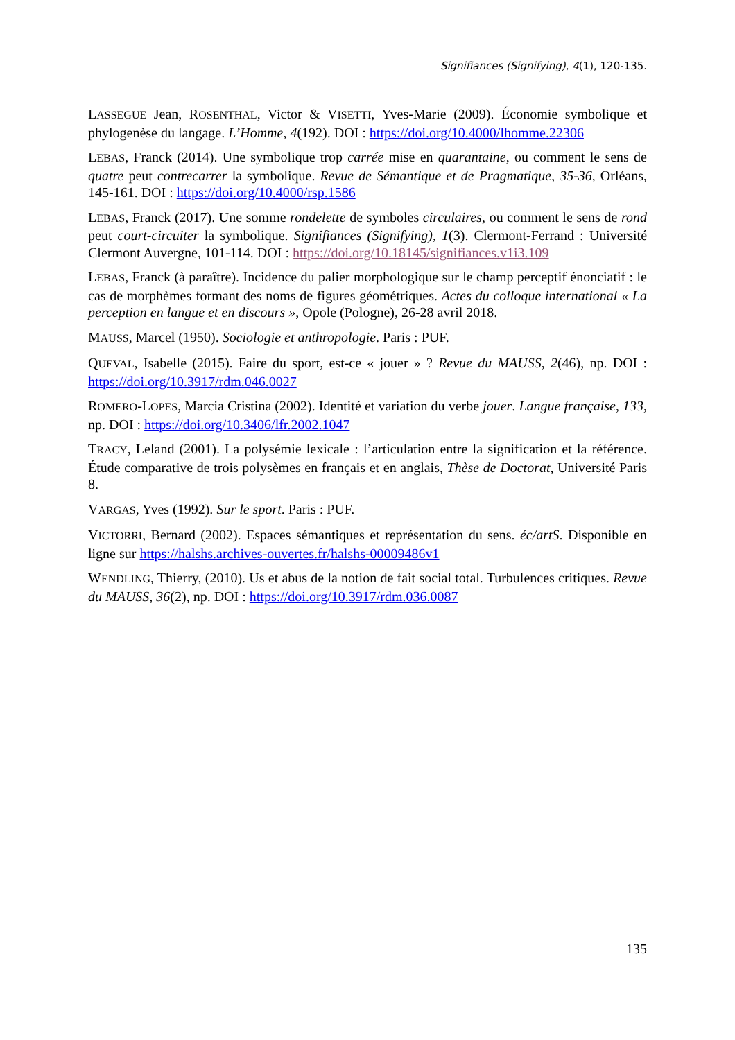Signifiances (Signifying), 4(1), 120-135.
LASSEGUE Jean, ROSENTHAL, Victor & VISETTI, Yves-Marie (2009). Économie symbolique et phylogenèse du langage. L’Homme, 4(192). DOI : https://doi.org/10.4000/lhomme.22306
LEBAS, Franck (2014). Une symbolique trop carrée mise en quarantaine, ou comment le sens de quatre peut contrecarrer la symbolique. Revue de Sémantique et de Pragmatique, 35-36, Orléans, 145-161. DOI : https://doi.org/10.4000/rsp.1586
LEBAS, Franck (2017). Une somme rondelette de symboles circulaires, ou comment le sens de rond peut court-circuiter la symbolique. Signifiances (Signifying), 1(3). Clermont-Ferrand : Université Clermont Auvergne, 101-114. DOI : https://doi.org/10.18145/signifiances.v1i3.109
LEBAS, Franck (à paraître). Incidence du palier morphologique sur le champ perceptif énonciatif : le cas de morphèmes formant des noms de figures géométriques. Actes du colloque international « La perception en langue et en discours », Opole (Pologne), 26-28 avril 2018.
MAUSS, Marcel (1950). Sociologie et anthropologie. Paris : PUF.
QUEVAL, Isabelle (2015). Faire du sport, est-ce « jouer » ? Revue du MAUSS, 2(46), np. DOI : https://doi.org/10.3917/rdm.046.0027
ROMERO-LOPES, Marcia Cristina (2002). Identité et variation du verbe jouer. Langue française, 133, np. DOI : https://doi.org/10.3406/lfr.2002.1047
TRACY, Leland (2001). La polysémie lexicale : l’articulation entre la signification et la référence. Étude comparative de trois polysèmes en français et en anglais, Thèse de Doctorat, Université Paris 8.
VARGAS, Yves (1992). Sur le sport. Paris : PUF.
VICTORRI, Bernard (2002). Espaces sémantiques et représentation du sens. éc/artS. Disponible en ligne sur https://halshs.archives-ouvertes.fr/halshs-00009486v1
WENDLING, Thierry, (2010). Us et abus de la notion de fait social total. Turbulences critiques. Revue du MAUSS, 36(2), np. DOI : https://doi.org/10.3917/rdm.036.0087
135